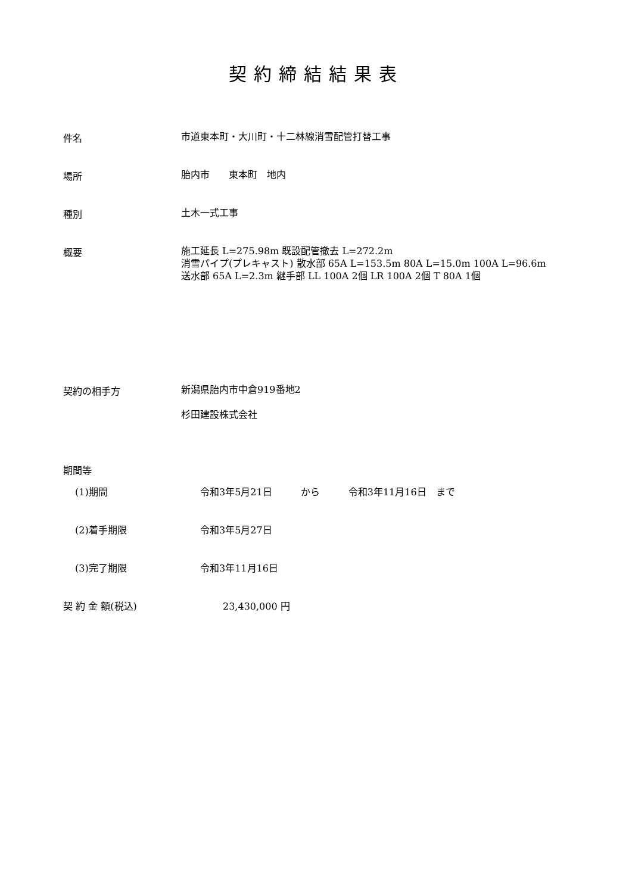契約締結結果表
件名
市道東本町・大川町・十二林線消雪配管打替工事
場所
胎内市　　東本町　地内
種別
土木一式工事
概要
施工延長 L=275.98m 既設配管撤去 L=272.2m
消雪パイプ(プレキャスト) 散水部 65A L=153.5m 80A L=15.0m 100A L=96.6m
送水部 65A L=2.3m 継手部 LL 100A 2個 LR 100A 2個 T 80A 1個
契約の相手方
新潟県胎内市中倉919番地2
杉田建設株式会社
期間等
(1)期間 令和3年5月21日　　　から　　　令和3年11月16日　まで
(2)着手期限 令和3年5月27日
(3)完了期限 令和3年11月16日
契 約 金 額(税込) 23,430,000 円